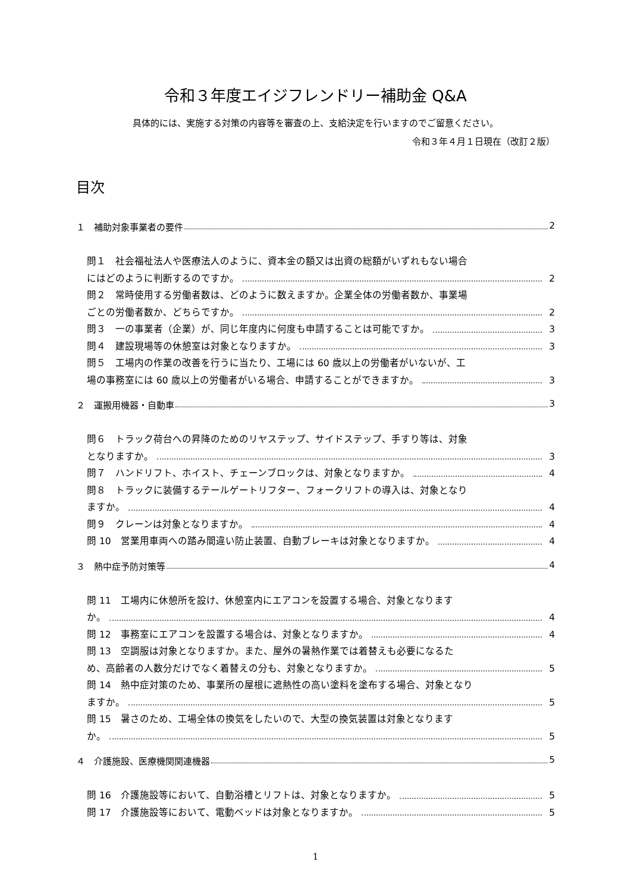令和３年度エイジフレンドリー補助金 Q&A
具体的には、実施する対策の内容等を審査の上、支給決定を行いますのでご留意ください。
令和３年４月１日現在（改訂２版）
目次
１　補助対象事業者の要件 2
問１　社会福祉法人や医療法人のように、資本金の額又は出資の総額がいずれもない場合
にはどのように判断するのですか。 2
問２　常時使用する労働者数は、どのように数えますか。企業全体の労働者数か、事業場
ごとの労働者数か、どちらですか。 2
問３　一の事業者（企業）が、同じ年度内に何度も申請することは可能ですか。 3
問４　建設現場等の休憩室は対象となりますか。 3
問５　工場内の作業の改善を行うに当たり、工場には 60 歳以上の労働者がいないが、工
場の事務室には 60 歳以上の労働者がいる場合、申請することができますか。 3
２　運搬用機器・自動車 3
問６　トラック荷台への昇降のためのリヤステップ、サイドステップ、手すり等は、対象
となりますか。 3
問７　ハンドリフト、ホイスト、チェーンブロックは、対象となりますか。 4
問８　トラックに装備するテールゲートリフター、フォークリフトの導入は、対象となり
ますか。 4
問９　クレーンは対象となりますか。 4
問 10　営業用車両への踏み間違い防止装置、自動ブレーキは対象となりますか。 4
３　熱中症予防対策等 4
問 11　工場内に休憩所を設け、休憩室内にエアコンを設置する場合、対象となります
か。 4
問 12　事務室にエアコンを設置する場合は、対象となりますか。 4
問 13　空調服は対象となりますか。また、屋外の暑熱作業では着替えも必要になるた
め、高齢者の人数分だけでなく着替えの分も、対象となりますか。 5
問 14　熱中症対策のため、事業所の屋根に遮熱性の高い塗料を塗布する場合、対象となり
ますか。 5
問 15　暑さのため、工場全体の換気をしたいので、大型の換気装置は対象となります
か。 5
４　介護施設、医療機関関連機器 5
問 16　介護施設等において、自動浴槽とリフトは、対象となりますか。 5
問 17　介護施設等において、電動ベッドは対象となりますか。 5
1